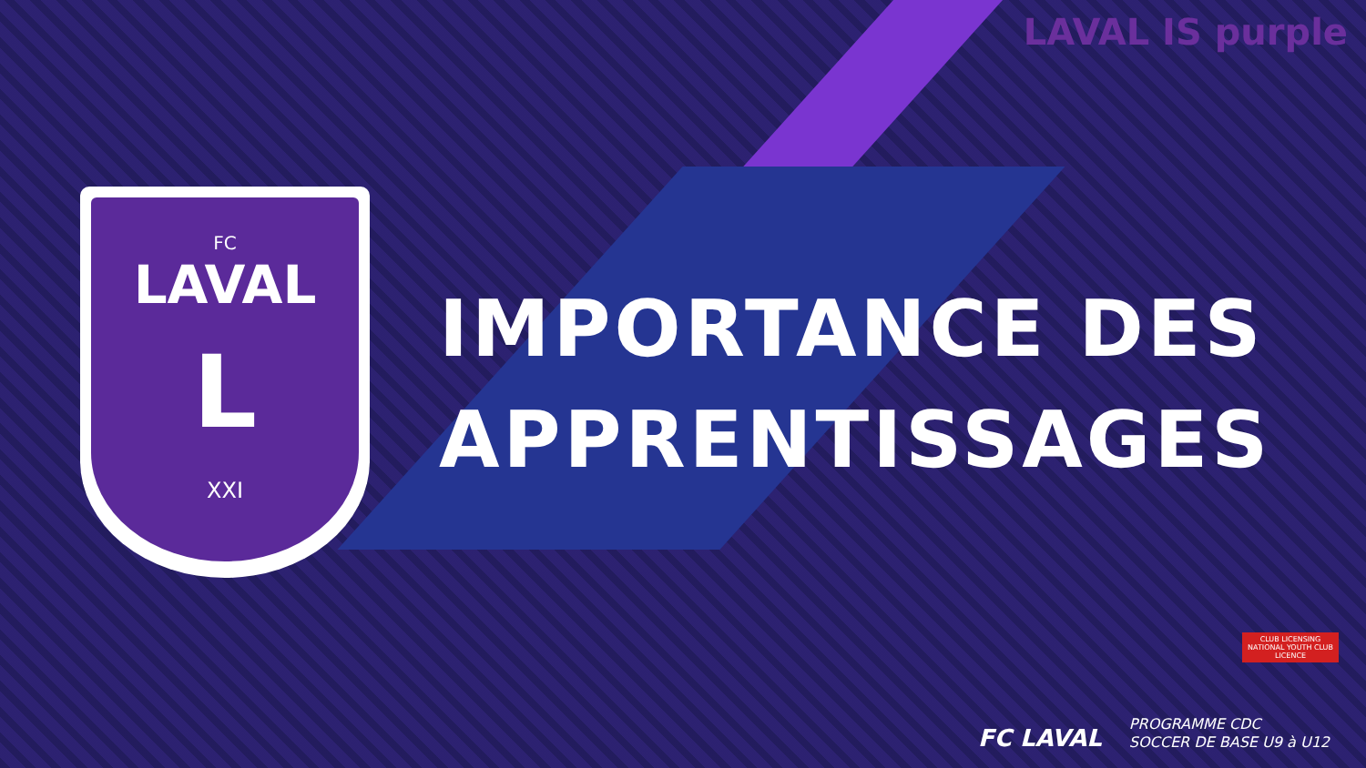LAVAL IS purple
FC
LAVAL
L
XXI
IMPORTANCE DES
APPRENTISSAGES
CLUB LICENSING
NATIONAL YOUTH CLUB LICENCE
FC LAVAL
PROGRAMME CDC
SOCCER DE BASE U9 à U12